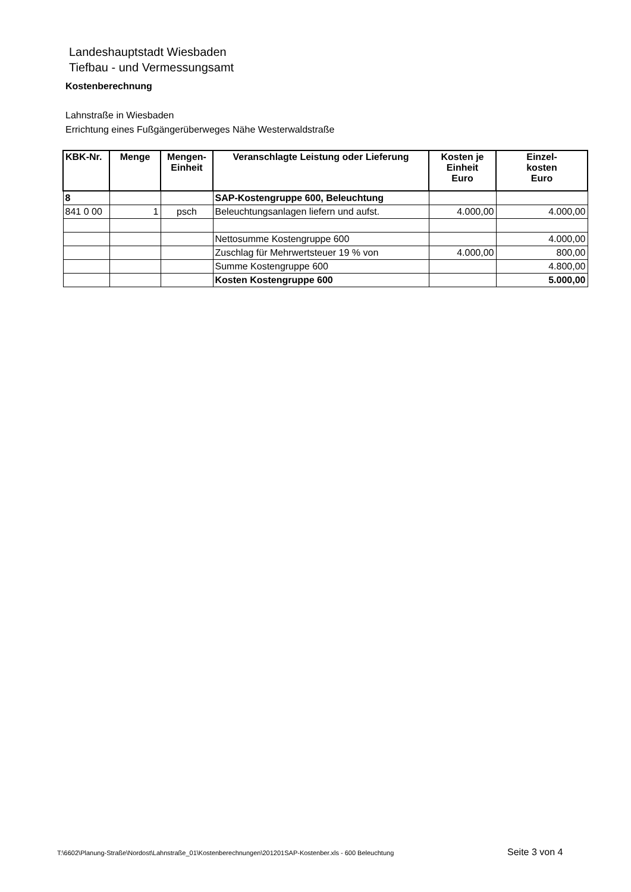Landeshauptstadt Wiesbaden
Tiefbau - und Vermessungsamt
Kostenberechnung
Lahnstraße in Wiesbaden
Errichtung eines Fußgängerüberweges Nähe Westerwaldstraße
| KBK-Nr. | Menge | Mengen- Einheit | Veranschlagte Leistung oder Lieferung | Kosten je Einheit Euro | Einzel- kosten Euro |
| --- | --- | --- | --- | --- | --- |
| 8 | | | SAP-Kostengruppe 600, Beleuchtung | | |
| 841 0 00 | 1 | psch | Beleuchtungsanlagen liefern und aufst. | 4.000,00 | 4.000,00 |
| | | | Nettosumme Kostengruppe 600 | | 4.000,00 |
| | | | Zuschlag für Mehrwertsteuer 19 % von | 4.000,00 | 800,00 |
| | | | Summe Kostengruppe 600 | | 4.800,00 |
| | | | Kosten Kostengruppe 600 | | 5.000,00 |
T:\6602\Planung-Straße\Nordost\Lahnstraße_01\Kostenberechnungen\201201SAP-Kostenber.xls - 600 Beleuchtung
Seite 3 von 4